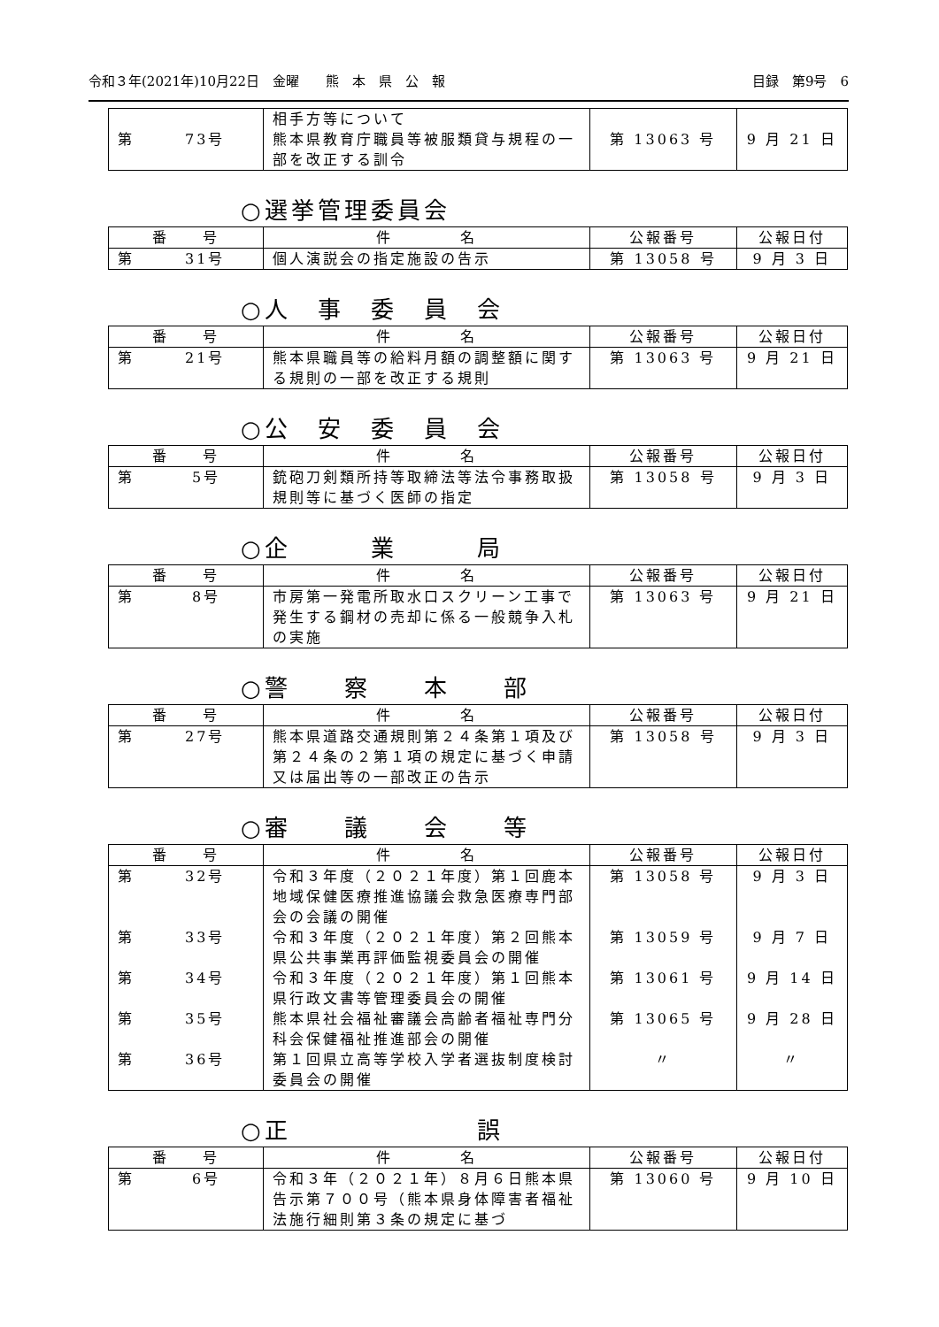令和３年(2021年)10月22日　金曜　　熊　本　県　公　報 目録　第9号　6
| 第 73号 | 相手方等について 熊本県教育庁職員等被服類貸与規程の一部を改正する訓令 | 第 13063 号 | 9 月 21 日 |
○選挙管理委員会
| 番 号 | 件 名 | 公報番号 | 公報日付 |
| --- | --- | --- | --- |
| 第 31号 | 個人演説会の指定施設の告示 | 第 13058 号 | 9 月 3 日 |
○人　事　委　員　会
| 番 号 | 件 名 | 公報番号 | 公報日付 |
| --- | --- | --- | --- |
| 第 21号 | 熊本県職員等の給料月額の調整額に関する規則の一部を改正する規則 | 第 13063 号 | 9 月 21 日 |
○公　安　委　員　会
| 番 号 | 件 名 | 公報番号 | 公報日付 |
| --- | --- | --- | --- |
| 第 5号 | 銃砲刀剣類所持等取締法等法令事務取扱規則等に基づく医師の指定 | 第 13058 号 | 9 月 3 日 |
○企　　　業　　　局
| 番 号 | 件 名 | 公報番号 | 公報日付 |
| --- | --- | --- | --- |
| 第 8号 | 市房第一発電所取水口スクリーン工事で発生する鋼材の売却に係る一般競争入札の実施 | 第 13063 号 | 9 月 21 日 |
○警　　察　　本　　部
| 番 号 | 件 名 | 公報番号 | 公報日付 |
| --- | --- | --- | --- |
| 第 27号 | 熊本県道路交通規則第２４条第１項及び第２４条の２第１項の規定に基づく申請又は届出等の一部改正の告示 | 第 13058 号 | 9 月 3 日 |
○審　　議　　会　　等
| 番 号 | 件 名 | 公報番号 | 公報日付 |
| --- | --- | --- | --- |
| 第 32号 | 令和３年度（２０２１年度）第１回鹿本地域保健医療推進協議会救急医療専門部会の会議の開催 | 第 13058 号 | 9 月 3 日 |
| 第 33号 | 令和３年度（２０２１年度）第２回熊本県公共事業再評価監視委員会の開催 | 第 13059 号 | 9 月 7 日 |
| 第 34号 | 令和３年度（２０２１年度）第１回熊本県行政文書等管理委員会の開催 | 第 13061 号 | 9 月 14 日 |
| 第 35号 | 熊本県社会福祉審議会高齢者福祉専門分科会保健福祉推進部会の開催 | 第 13065 号 | 9 月 28 日 |
| 第 36号 | 第１回県立高等学校入学者選抜制度検討委員会の開催 | 〃 | 〃 |
○正　　　　　　　誤
| 番 号 | 件 名 | 公報番号 | 公報日付 |
| --- | --- | --- | --- |
| 第 6号 | 令和３年（２０２１年）８月６日熊本県告示第７００号（熊本県身体障害者福祉法施行細則第３条の規定に基づ | 第 13060 号 | 9 月 10 日 |